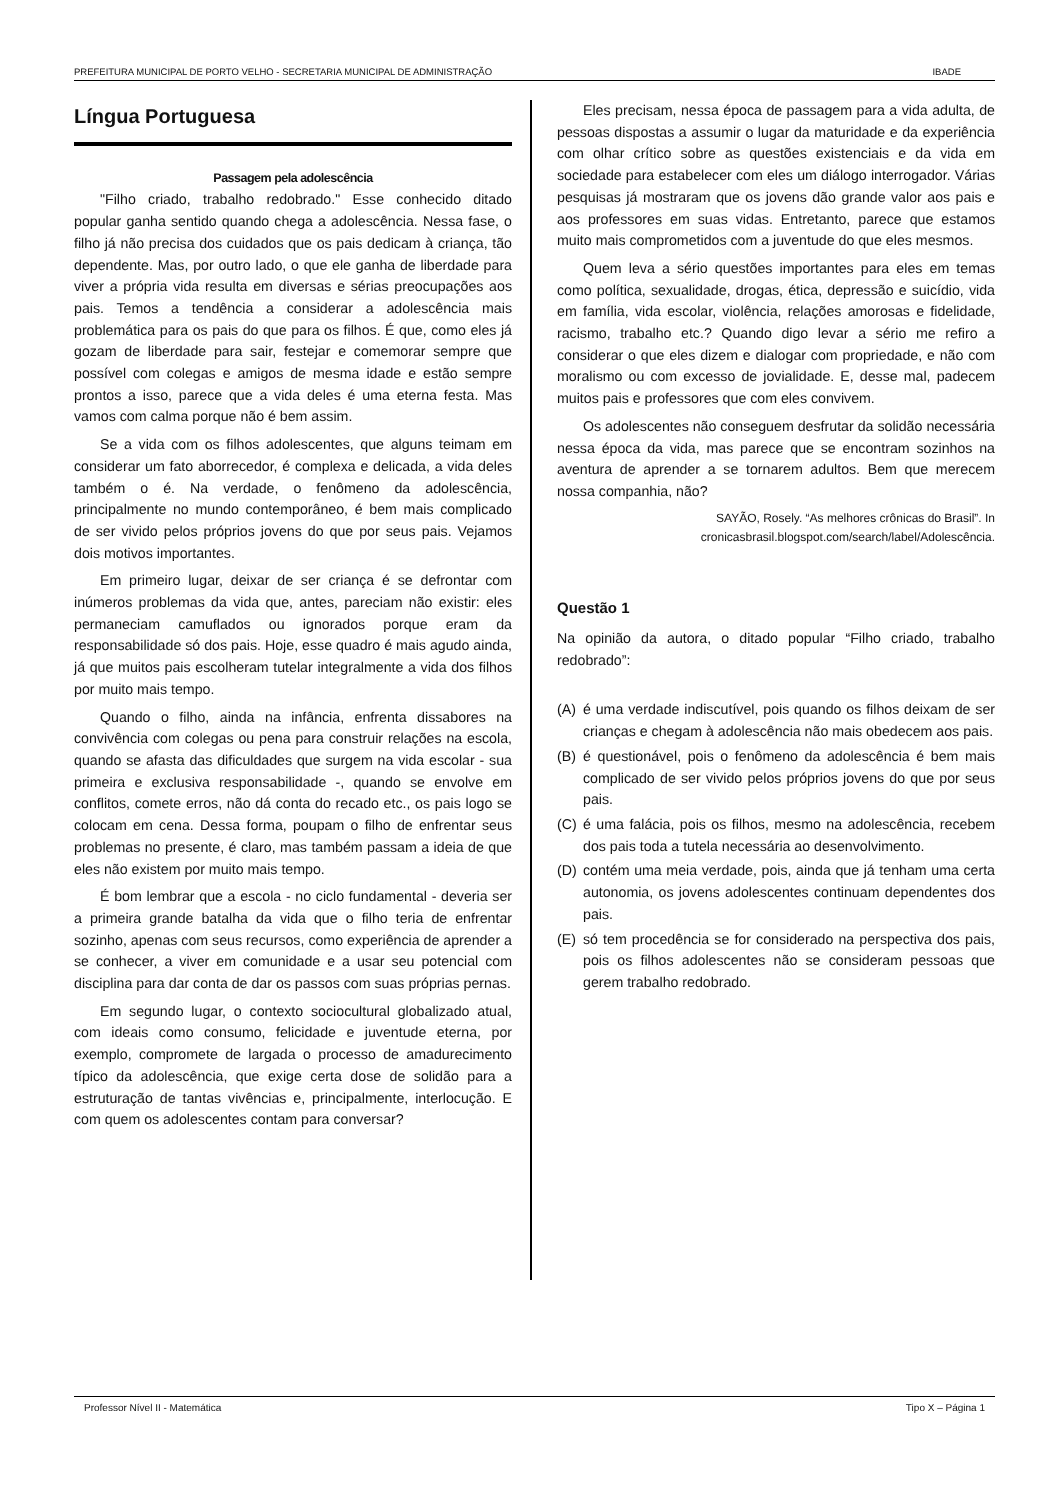PREFEITURA MUNICIPAL DE PORTO VELHO - SECRETARIA MUNICIPAL DE ADMINISTRAÇÃO IBADE
Língua Portuguesa
Passagem pela adolescência
"Filho criado, trabalho redobrado." Esse conhecido ditado popular ganha sentido quando chega a adolescência. Nessa fase, o filho já não precisa dos cuidados que os pais dedicam à criança, tão dependente. Mas, por outro lado, o que ele ganha de liberdade para viver a própria vida resulta em diversas e sérias preocupações aos pais. Temos a tendência a considerar a adolescência mais problemática para os pais do que para os filhos. É que, como eles já gozam de liberdade para sair, festejar e comemorar sempre que possível com colegas e amigos de mesma idade e estão sempre prontos a isso, parece que a vida deles é uma eterna festa. Mas vamos com calma porque não é bem assim.
Se a vida com os filhos adolescentes, que alguns teimam em considerar um fato aborrecedor, é complexa e delicada, a vida deles também o é. Na verdade, o fenômeno da adolescência, principalmente no mundo contemporâneo, é bem mais complicado de ser vivido pelos próprios jovens do que por seus pais. Vejamos dois motivos importantes.
Em primeiro lugar, deixar de ser criança é se defrontar com inúmeros problemas da vida que, antes, pareciam não existir: eles permaneciam camuflados ou ignorados porque eram da responsabilidade só dos pais. Hoje, esse quadro é mais agudo ainda, já que muitos pais escolheram tutelar integralmente a vida dos filhos por muito mais tempo.
Quando o filho, ainda na infância, enfrenta dissabores na convivência com colegas ou pena para construir relações na escola, quando se afasta das dificuldades que surgem na vida escolar - sua primeira e exclusiva responsabilidade -, quando se envolve em conflitos, comete erros, não dá conta do recado etc., os pais logo se colocam em cena. Dessa forma, poupam o filho de enfrentar seus problemas no presente, é claro, mas também passam a ideia de que eles não existem por muito mais tempo.
É bom lembrar que a escola - no ciclo fundamental - deveria ser a primeira grande batalha da vida que o filho teria de enfrentar sozinho, apenas com seus recursos, como experiência de aprender a se conhecer, a viver em comunidade e a usar seu potencial com disciplina para dar conta de dar os passos com suas próprias pernas.
Em segundo lugar, o contexto sociocultural globalizado atual, com ideais como consumo, felicidade e juventude eterna, por exemplo, compromete de largada o processo de amadurecimento típico da adolescência, que exige certa dose de solidão para a estruturação de tantas vivências e, principalmente, interlocução. E com quem os adolescentes contam para conversar?
Eles precisam, nessa época de passagem para a vida adulta, de pessoas dispostas a assumir o lugar da maturidade e da experiência com olhar crítico sobre as questões existenciais e da vida em sociedade para estabelecer com eles um diálogo interrogador. Várias pesquisas já mostraram que os jovens dão grande valor aos pais e aos professores em suas vidas. Entretanto, parece que estamos muito mais comprometidos com a juventude do que eles mesmos.
Quem leva a sério questões importantes para eles em temas como política, sexualidade, drogas, ética, depressão e suicídio, vida em família, vida escolar, violência, relações amorosas e fidelidade, racismo, trabalho etc.? Quando digo levar a sério me refiro a considerar o que eles dizem e dialogar com propriedade, e não com moralismo ou com excesso de jovialidade. E, desse mal, padecem muitos pais e professores que com eles convivem.
Os adolescentes não conseguem desfrutar da solidão necessária nessa época da vida, mas parece que se encontram sozinhos na aventura de aprender a se tornarem adultos. Bem que merecem nossa companhia, não?
SAYÃO, Rosely. “As melhores crônicas do Brasil”. In
cronicasbrasil.blogspot.com/search/label/Adolescência.
Questão 1
Na opinião da autora, o ditado popular “Filho criado, trabalho redobrado”:
(A) é uma verdade indiscutível, pois quando os filhos deixam de ser crianças e chegam à adolescência não mais obedecem aos pais.
(B) é questionável, pois o fenômeno da adolescência é bem mais complicado de ser vivido pelos próprios jovens do que por seus pais.
(C) é uma falácia, pois os filhos, mesmo na adolescência, recebem dos pais toda a tutela necessária ao desenvolvimento.
(D) contém uma meia verdade, pois, ainda que já tenham uma certa autonomia, os jovens adolescentes continuam dependentes dos pais.
(E) só tem procedência se for considerado na perspectiva dos pais, pois os filhos adolescentes não se consideram pessoas que gerem trabalho redobrado.
Professor Nível II - Matemática Tipo X – Página 1